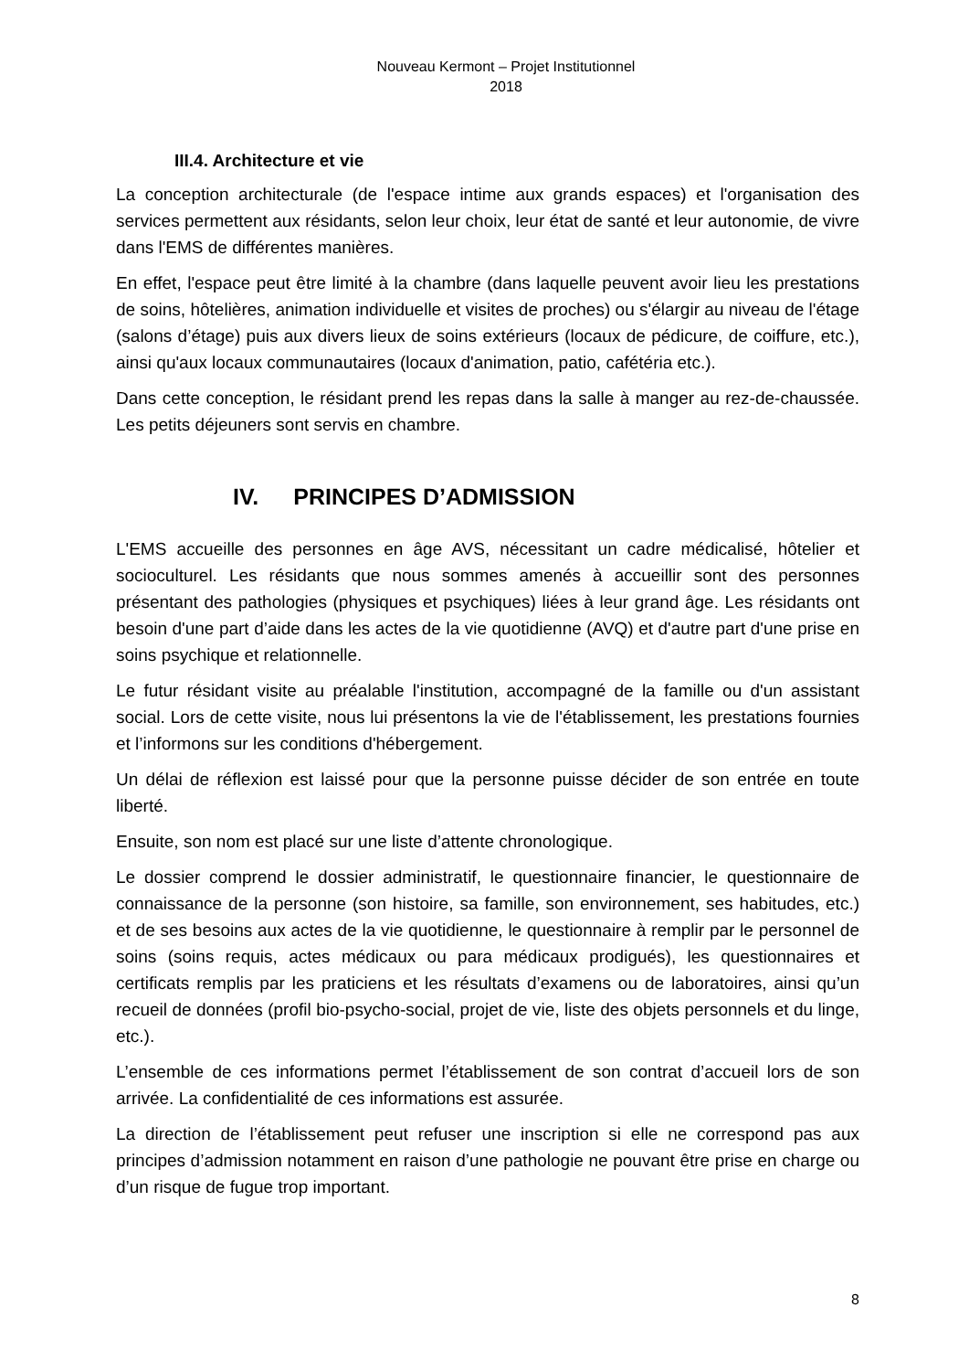Nouveau Kermont – Projet Institutionnel
2018
III.4. Architecture et vie
La conception architecturale (de l'espace intime aux grands espaces) et l'organisation des services permettent aux résidants, selon leur choix, leur état de santé et leur autonomie, de vivre dans l'EMS de différentes manières.
En effet, l'espace peut être limité à la chambre (dans laquelle peuvent avoir lieu les prestations de soins, hôtelières, animation individuelle et visites de proches) ou s'élargir au niveau de l'étage (salons d’étage) puis aux divers lieux de soins extérieurs (locaux de pédicure, de coiffure, etc.), ainsi qu'aux locaux communautaires (locaux d'animation, patio, cafétéria etc.).
Dans cette conception, le résidant prend les repas dans la salle à manger au rez-de-chaussée. Les petits déjeuners sont servis en chambre.
IV. PRINCIPES D’ADMISSION
L'EMS accueille des personnes en âge AVS, nécessitant un cadre médicalisé, hôtelier et socioculturel. Les résidants que nous sommes amenés à accueillir sont des personnes présentant des pathologies (physiques et psychiques) liées à leur grand âge. Les résidants ont besoin d'une part d’aide dans les actes de la vie quotidienne (AVQ) et d'autre part d'une prise en soins psychique et relationnelle.
Le futur résidant visite au préalable l'institution, accompagné de la famille ou d'un assistant social. Lors de cette visite, nous lui présentons la vie de l'établissement, les prestations fournies et l’informons sur les conditions d'hébergement.
Un délai de réflexion est laissé pour que la personne puisse décider de son entrée en toute liberté.
Ensuite, son nom est placé sur une liste d’attente chronologique.
Le dossier comprend le dossier administratif, le questionnaire financier, le questionnaire de connaissance de la personne (son histoire, sa famille, son environnement, ses habitudes, etc.) et de ses besoins aux actes de la vie quotidienne, le questionnaire à remplir par le personnel de soins (soins requis, actes médicaux ou para médicaux prodigués), les questionnaires et certificats remplis par les praticiens et les résultats d’examens ou de laboratoires, ainsi qu’un recueil de données (profil bio-psycho-social, projet de vie, liste des objets personnels et du linge, etc.).
L’ensemble de ces informations permet l’établissement de son contrat d’accueil lors de son arrivée. La confidentialité de ces informations est assurée.
La direction de l’établissement peut refuser une inscription si elle ne correspond pas aux principes d’admission notamment en raison d’une pathologie ne pouvant être prise en charge ou d’un risque de fugue trop important.
8